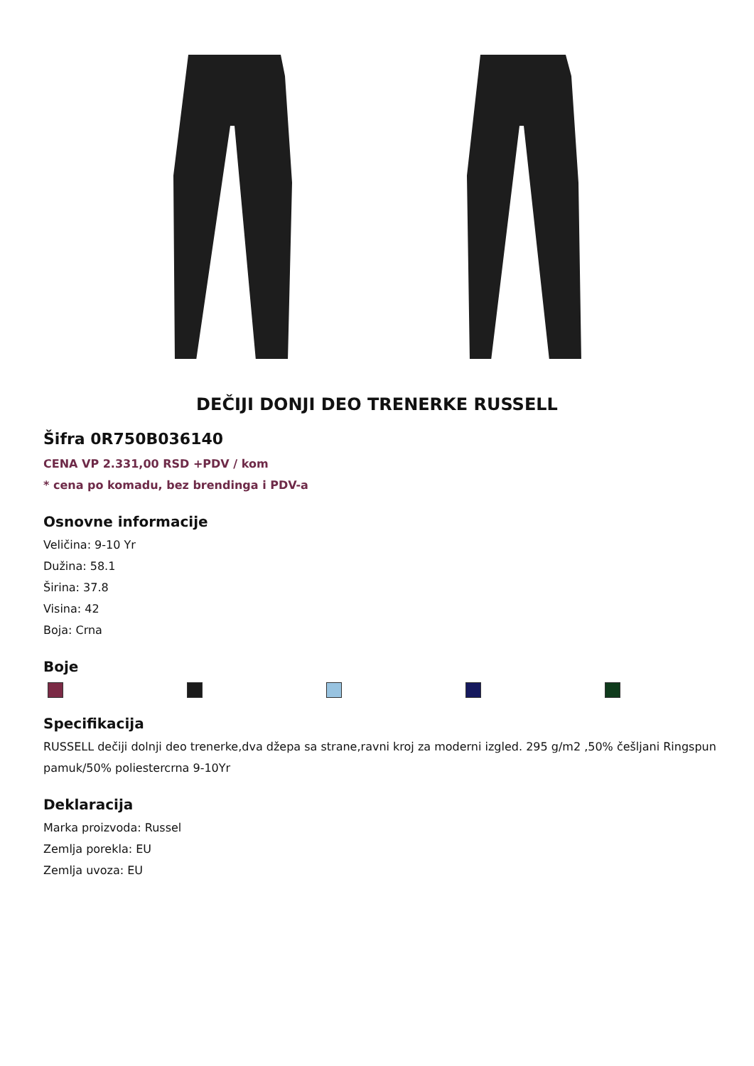DEČIJI DONJI DEO TRENERKE RUSSELL
Šifra 0R750B036140
CENA VP 2.331,00 RSD +PDV / kom
* cena po komadu, bez brendinga i PDV-a
Osnovne informacije
Veličina: 9-10 Yr
Dužina: 58.1
Širina: 37.8
Visina: 42
Boja: Crna
Boje
Specifikacija
RUSSELL dečiji dolnji deo trenerke,dva džepa sa strane,ravni kroj za moderni izgled. 295 g/m2 ,50% češljani Ringspun pamuk/50% poliestercrna 9-10Yr
Deklaracija
Marka proizvoda: Russel
Zemlja porekla: EU
Zemlja uvoza: EU